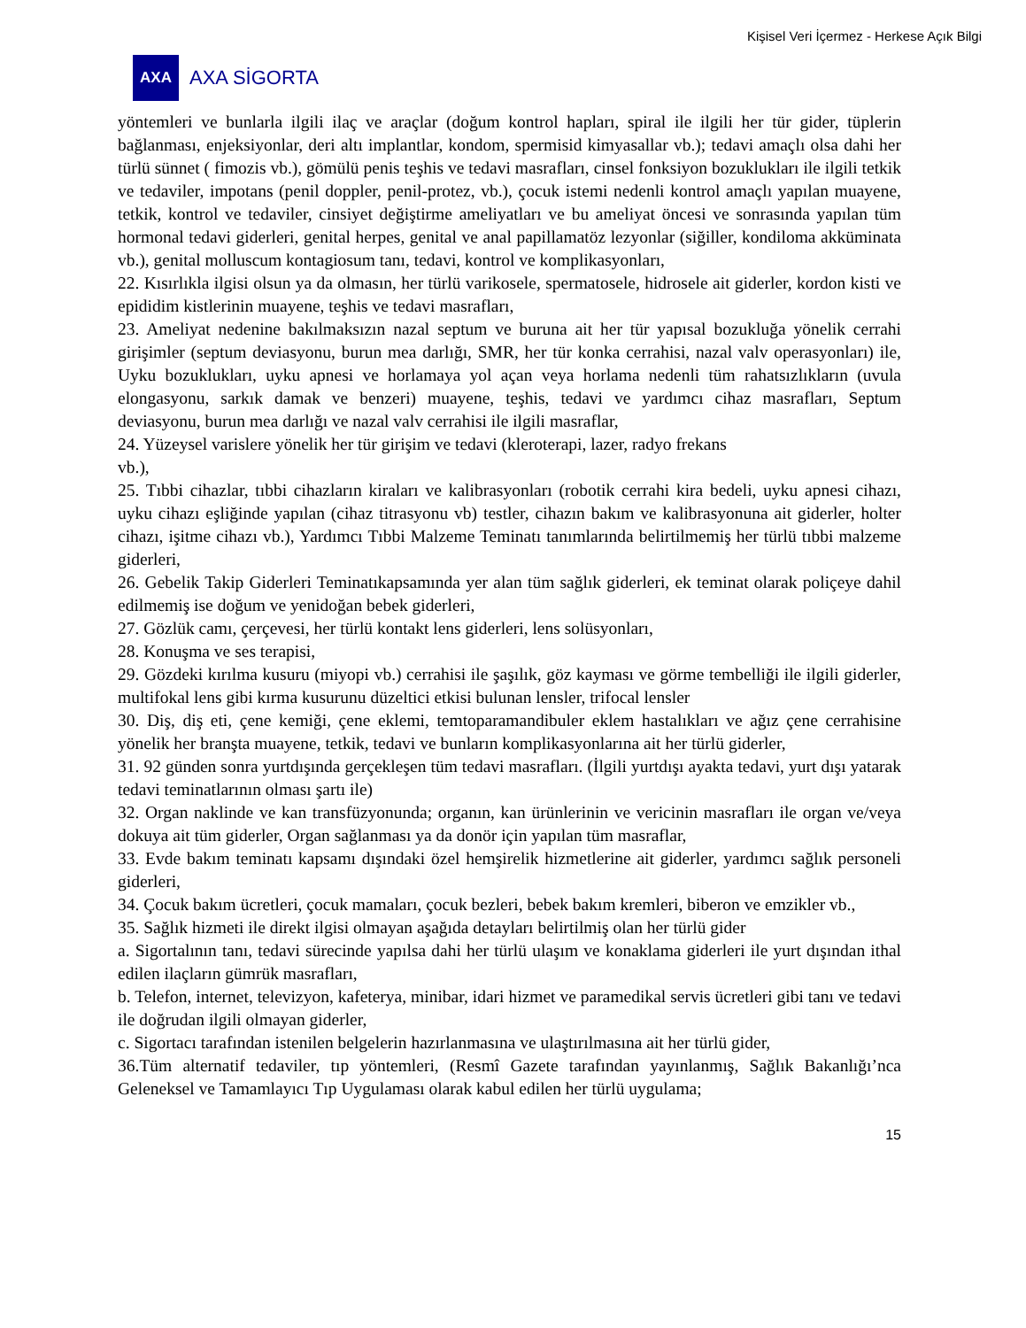Kişisel Veri İçermez - Herkese Açık Bilgi
AXA
AXA SİGORTA
yöntemleri ve bunlarla ilgili ilaç ve araçlar (doğum kontrol hapları, spiral ile ilgili her tür gider, tüplerin bağlanması, enjeksiyonlar, deri altı implantlar, kondom, spermisid kimyasallar vb.); tedavi amaçlı olsa dahi her türlü sünnet ( fimozis vb.), gömülü penis teşhis ve tedavi masrafları, cinsel fonksiyon bozuklukları ile ilgili tetkik ve tedaviler, impotans (penil doppler, penil-protez, vb.), çocuk istemi nedenli kontrol amaçlı yapılan muayene, tetkik, kontrol ve tedaviler, cinsiyet değiştirme ameliyatları ve bu ameliyat öncesi ve sonrasında yapılan tüm hormonal tedavi giderleri, genital herpes, genital ve anal papillamatöz lezyonlar (siğiller, kondiloma akküminata vb.), genital molluscum kontagiosum tanı, tedavi, kontrol ve komplikasyonları,
22. Kısırlıkla ilgisi olsun ya da olmasın, her türlü varikosele, spermatosele, hidrosele ait giderler, kordon kisti ve epididim kistlerinin muayene, teşhis ve tedavi masrafları,
23. Ameliyat nedenine bakılmaksızın nazal septum ve buruna ait her tür yapısal bozukluğa yönelik cerrahi girişimler (septum deviasyonu, burun mea darlığı, SMR, her tür konka cerrahisi, nazal valv operasyonları) ile, Uyku bozuklukları, uyku apnesi ve horlamaya yol açan veya horlama nedenli tüm rahatsızlıkların (uvula elongasyonu, sarkık damak ve benzeri) muayene, teşhis, tedavi ve yardımcı cihaz masrafları, Septum deviasyonu, burun mea darlığı ve nazal valv cerrahisi ile ilgili masraflar,
24. Yüzeysel varislere yönelik her tür girişim ve tedavi (kleroterapi, lazer, radyo frekans
vb.),
25. Tıbbi cihazlar, tıbbi cihazların kiraları ve kalibrasyonları (robotik cerrahi kira bedeli, uyku apnesi cihazı, uyku cihazı eşliğinde yapılan (cihaz titrasyonu vb) testler, cihazın bakım ve kalibrasyonuna ait giderler, holter cihazı, işitme cihazı vb.), Yardımcı Tıbbi Malzeme Teminatı tanımlarında belirtilmemiş her türlü tıbbi malzeme giderleri,
26. Gebelik Takip Giderleri Teminatıkapsamında yer alan tüm sağlık giderleri, ek teminat olarak poliçeye dahil edilmemiş ise doğum ve yenidoğan bebek giderleri,
27. Gözlük camı, çerçevesi, her türlü kontakt lens giderleri, lens solüsyonları,
28. Konuşma ve ses terapisi,
29. Gözdeki kırılma kusuru (miyopi vb.) cerrahisi ile şaşılık, göz kayması ve görme tembelliği ile ilgili giderler, multifokal lens gibi kırma kusurunu düzeltici etkisi bulunan lensler, trifocal lensler
30. Diş, diş eti, çene kemiği, çene eklemi, temtoparamandibuler eklem hastalıkları ve ağız çene cerrahisine yönelik her branşta muayene, tetkik, tedavi ve bunların komplikasyonlarına ait her türlü giderler,
31. 92 günden sonra yurtdışında gerçekleşen tüm tedavi masrafları. (İlgili yurtdışı ayakta tedavi, yurt dışı yatarak tedavi teminatlarının olması şartı ile)
32. Organ naklinde ve kan transfüzyonunda; organın, kan ürünlerinin ve vericinin masrafları ile organ ve/veya dokuya ait tüm giderler, Organ sağlanması ya da donör için yapılan tüm masraflar,
33. Evde bakım teminatı kapsamı dışındaki özel hemşirelik hizmetlerine ait giderler, yardımcı sağlık personeli giderleri,
34. Çocuk bakım ücretleri, çocuk mamaları, çocuk bezleri, bebek bakım kremleri, biberon ve emzikler vb.,
35. Sağlık hizmeti ile direkt ilgisi olmayan aşağıda detayları belirtilmiş olan her türlü gider
a. Sigortalının tanı, tedavi sürecinde yapılsa dahi her türlü ulaşım ve konaklama giderleri ile yurt dışından ithal edilen ilaçların gümrük masrafları,
b. Telefon, internet, televizyon, kafeterya, minibar, idari hizmet ve paramedikal servis ücretleri gibi tanı ve tedavi ile doğrudan ilgili olmayan giderler,
c. Sigortacı tarafından istenilen belgelerin hazırlanmasına ve ulaştırılmasına ait her türlü gider,
36.Tüm alternatif tedaviler, tıp yöntemleri, (Resmî Gazete tarafından yayınlanmış, Sağlık Bakanlığı’nca Geleneksel ve Tamamlayıcı Tıp Uygulaması olarak kabul edilen her türlü uygulama;
15